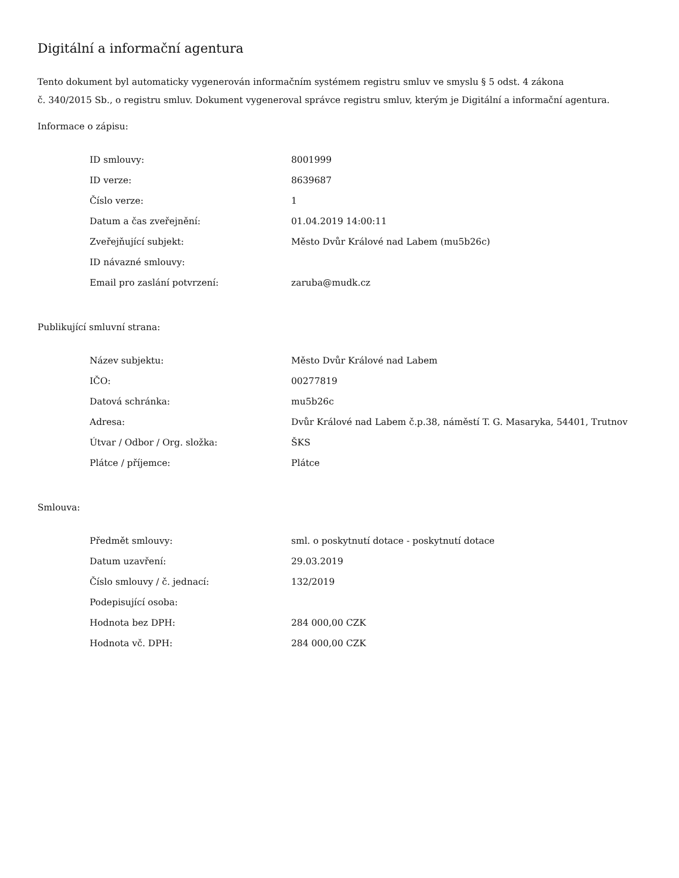Digitální a informační agentura
Tento dokument byl automaticky vygenerován informačním systémem registru smluv ve smyslu § 5 odst. 4 zákona
č. 340/2015 Sb., o registru smluv. Dokument vygeneroval správce registru smluv, kterým je Digitální a informační agentura.
Informace o zápisu:
| ID smlouvy: | 8001999 |
| ID verze: | 8639687 |
| Číslo verze: | 1 |
| Datum a čas zveřejnění: | 01.04.2019 14:00:11 |
| Zveřejňující subjekt: | Město Dvůr Králové nad Labem (mu5b26c) |
| ID návazné smlouvy: | |
| Email pro zaslání potvrzení: | zaruba@mudk.cz |
Publikující smluvní strana:
| Název subjektu: | Město Dvůr Králové nad Labem |
| IČO: | 00277819 |
| Datová schránka: | mu5b26c |
| Adresa: | Dvůr Králové nad Labem č.p.38, náměstí T. G. Masaryka, 54401, Trutnov |
| Útvar / Odbor / Org. složka: | ŠKS |
| Plátce / příjemce: | Plátce |
Smlouva:
| Předmět smlouvy: | sml. o poskytnutí dotace - poskytnutí dotace |
| Datum uzavření: | 29.03.2019 |
| Číslo smlouvy / č. jednací: | 132/2019 |
| Podepisující osoba: | |
| Hodnota bez DPH: | 284 000,00 CZK |
| Hodnota vč. DPH: | 284 000,00 CZK |